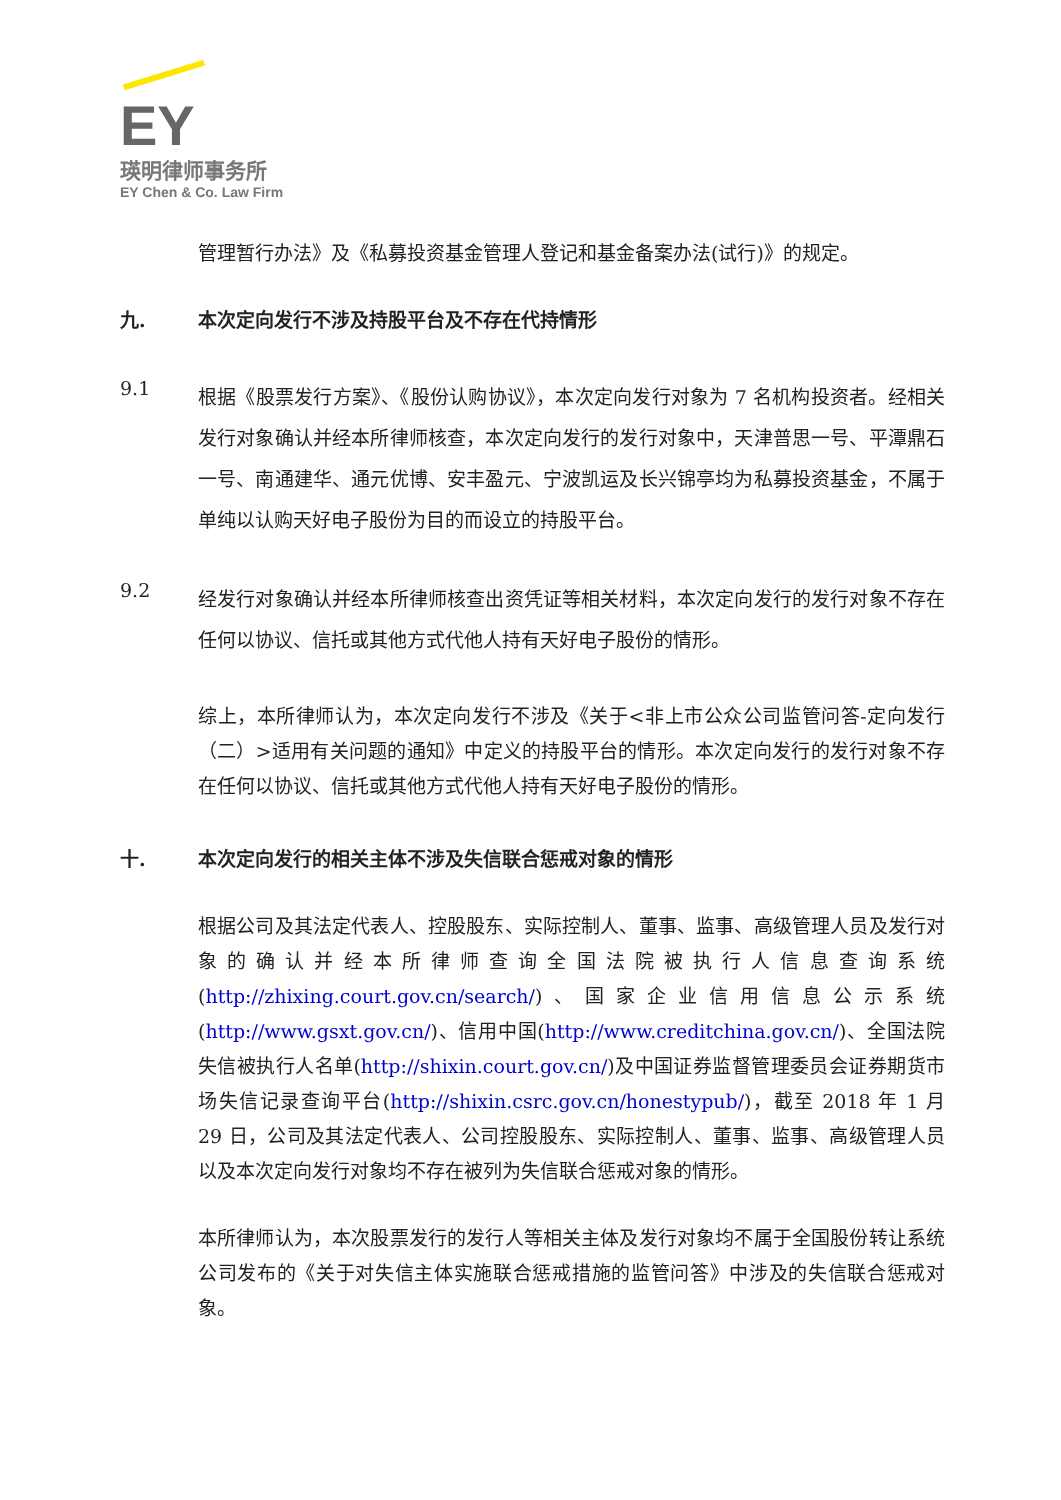EY
瑛明律师事务所
EY Chen & Co. Law Firm
管理暂行办法》及《私募投资基金管理人登记和基金备案办法(试行)》的规定。
九. 本次定向发行不涉及持股平台及不存在代持情形
9.1
根据《股票发行方案》、《股份认购协议》，本次定向发行对象为 7 名机构投资者。经相关发行对象确认并经本所律师核查，本次定向发行的发行对象中，天津普思一号、平潭鼎石一号、南通建华、通元优博、安丰盈元、宁波凯运及长兴锦亭均为私募投资基金，不属于单纯以认购天好电子股份为目的而设立的持股平台。
9.2
经发行对象确认并经本所律师核查出资凭证等相关材料，本次定向发行的发行对象不存在任何以协议、信托或其他方式代他人持有天好电子股份的情形。
综上，本所律师认为，本次定向发行不涉及《关于<非上市公众公司监管问答-定向发行（二）>适用有关问题的通知》中定义的持股平台的情形。本次定向发行的发行对象不存在任何以协议、信托或其他方式代他人持有天好电子股份的情形。
十. 本次定向发行的相关主体不涉及失信联合惩戒对象的情形
根据公司及其法定代表人、控股股东、实际控制人、董事、监事、高级管理人员及发行对象的确认并经本所律师查询全国法院被执行人信息查询系统(http://zhixing.court.gov.cn/search/)、国家企业信用信息公示系统(http://www.gsxt.gov.cn/)、信用中国(http://www.creditchina.gov.cn/)、全国法院失信被执行人名单(http://shixin.court.gov.cn/)及中国证券监督管理委员会证券期货市场失信记录查询平台(http://shixin.csrc.gov.cn/honestypub/)，截至 2018 年 1 月 29 日，公司及其法定代表人、公司控股股东、实际控制人、董事、监事、高级管理人员以及本次定向发行对象均不存在被列为失信联合惩戒对象的情形。
本所律师认为，本次股票发行的发行人等相关主体及发行对象均不属于全国股份转让系统公司发布的《关于对失信主体实施联合惩戒措施的监管问答》中涉及的失信联合惩戒对象。